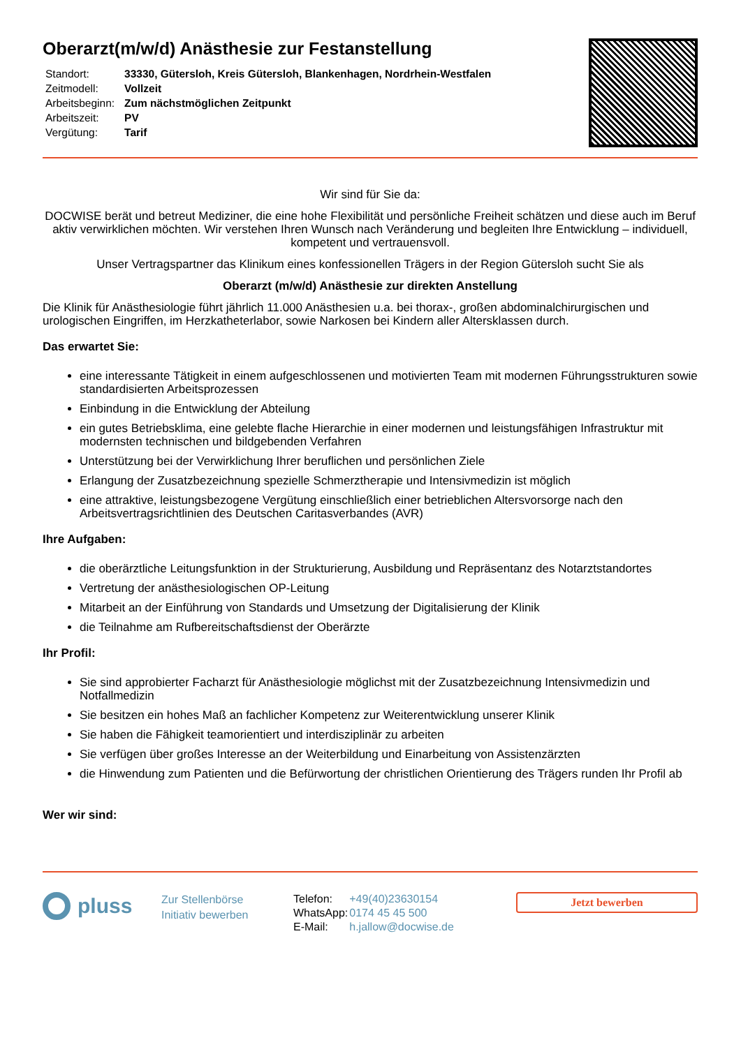Oberarzt(m/w/d) Anästhesie zur Festanstellung
| Standort: | 33330, Gütersloh, Kreis Gütersloh, Blankenhagen, Nordrhein-Westfalen |
| Zeitmodell: | Vollzeit |
| Arbeitsbeginn: | Zum nächstmöglichen Zeitpunkt |
| Arbeitszeit: | PV |
| Vergütung: | Tarif |
Wir sind für Sie da:
DOCWISE berät und betreut Mediziner, die eine hohe Flexibilität und persönliche Freiheit schätzen und diese auch im Beruf aktiv verwirklichen möchten. Wir verstehen Ihren Wunsch nach Veränderung und begleiten Ihre Entwicklung – individuell, kompetent und vertrauensvoll.
Unser Vertragspartner das Klinikum eines konfessionellen Trägers in der Region Gütersloh sucht Sie als
Oberarzt (m/w/d) Anästhesie zur direkten Anstellung
Die Klinik für Anästhesiologie führt jährlich 11.000 Anästhesien u.a. bei thorax-, großen abdominalchirurgischen und urologischen Eingriffen, im Herzkatheterlabor, sowie Narkosen bei Kindern aller Altersklassen durch.
Das erwartet Sie:
eine interessante Tätigkeit in einem aufgeschlossenen und motivierten Team mit modernen Führungsstrukturen sowie standardisierten Arbeitsprozessen
Einbindung in die Entwicklung der Abteilung
ein gutes Betriebsklima, eine gelebte flache Hierarchie in einer modernen und leistungsfähigen Infrastruktur mit modernsten technischen und bildgebenden Verfahren
Unterstützung bei der Verwirklichung Ihrer beruflichen und persönlichen Ziele
Erlangung der Zusatzbezeichnung spezielle Schmerztherapie und Intensivmedizin ist möglich
eine attraktive, leistungsbezogene Vergütung einschließlich einer betrieblichen Altersvorsorge nach den Arbeitsvertragsrichtlinien des Deutschen Caritasverbandes (AVR)
Ihre Aufgaben:
die oberärztliche Leitungsfunktion in der Strukturierung, Ausbildung und Repräsentanz des Notarztstandortes
Vertretung der anästhesiologischen OP-Leitung
Mitarbeit an der Einführung von Standards und Umsetzung der Digitalisierung der Klinik
die Teilnahme am Rufbereitschaftsdienst der Oberärzte
Ihr Profil:
Sie sind approbierter Facharzt für Anästhesiologie möglichst mit der Zusatzbezeichnung Intensivmedizin und Notfallmedizin
Sie besitzen ein hohes Maß an fachlicher Kompetenz zur Weiterentwicklung unserer Klinik
Sie haben die Fähigkeit teamorientiert und interdisziplinär zu arbeiten
Sie verfügen über großes Interesse an der Weiterbildung und Einarbeitung von Assistenzärzten
die Hinwendung zum Patienten und die Befürwortung der christlichen Orientierung des Trägers runden Ihr Profil ab
Wer wir sind:
pluss
Zur Stellenbörse
Initiativ bewerben
| Telefon: | +49(40)23630154 |
| WhatsApp: | 0174 45 45 500 |
| E-Mail: | h.jallow@docwise.de |
Jetzt bewerben